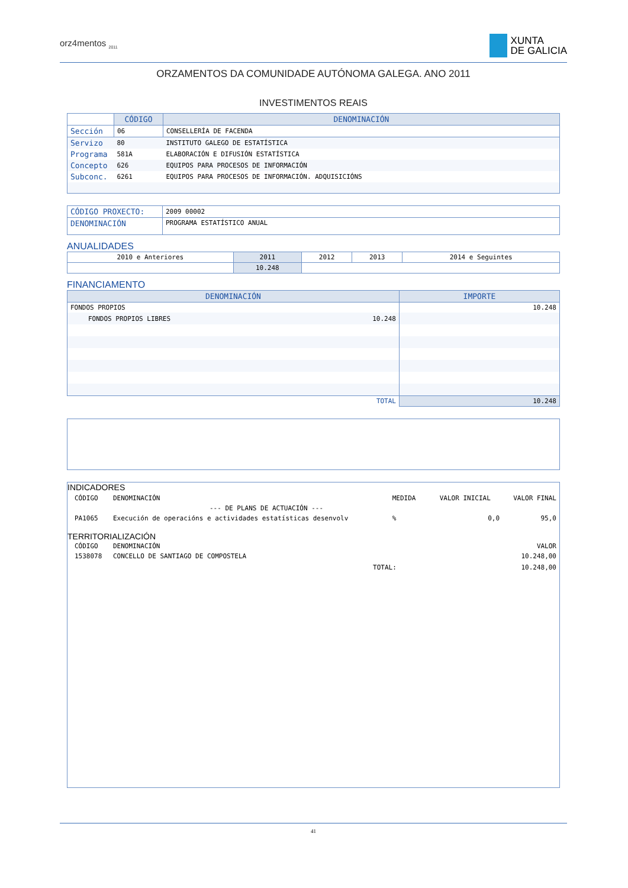orz4mentos <sub>2011</sub>
XUNTA
DE GALICIA
ORZAMENTOS DA COMUNIDADE AUTÓNOMA GALEGA. ANO 2011
INVESTIMENTOS REAIS
| | CÓDIGO | DENOMINACIÓN |
| Sección | 06 | CONSELLERÍA DE FACENDA |
| Servizo | 80 | INSTITUTO GALEGO DE ESTATÍSTICA |
| Programa | 581A | ELABORACIÓN E DIFUSIÓN ESTATÍSTICA |
| Concepto | 626 | EQUIPOS PARA PROCESOS DE INFORMACIÓN |
| Subconc. | 6261 | EQUIPOS PARA PROCESOS DE INFORMACIÓN. ADQUISICIÓNS |
| CÓDIGO PROXECTO: | 2009 00002 |
| DENOMINACIÓN | PROGRAMA ESTATÍSTICO ANUAL |
ANUALIDADES
| 2010 e Anteriores | 2011 | 2012 | 2013 | 2014 e Seguintes |
| | 10.248 | | | |
FINANCIAMENTO
| DENOMINACIÓN | IMPORTE |
| --- | --- |
| FONDOS PROPIOS | 10.248 |
| FONDOS PROPIOS LIBRES 10.248 | |
| TOTAL | 10.248 |
INDICADORES
| CÓDIGO | DENOMINACIÓN | MEDIDA | VALOR INICIAL | VALOR FINAL |
| --- DE PLANS DE ACTUACIÓN --- | | | | |
| PA1065 | Execución de operacións e actividades estatísticas desenvolv | % | 0,0 | 95,0 |
TERRITORIALIZACIÓN
| CÓDIGO | DENOMINACIÓN | | VALOR |
| 1538078 | CONCELLO DE SANTIAGO DE COMPOSTELA | | 10.248,00 |
| | | TOTAL: | 10.248,00 |
41